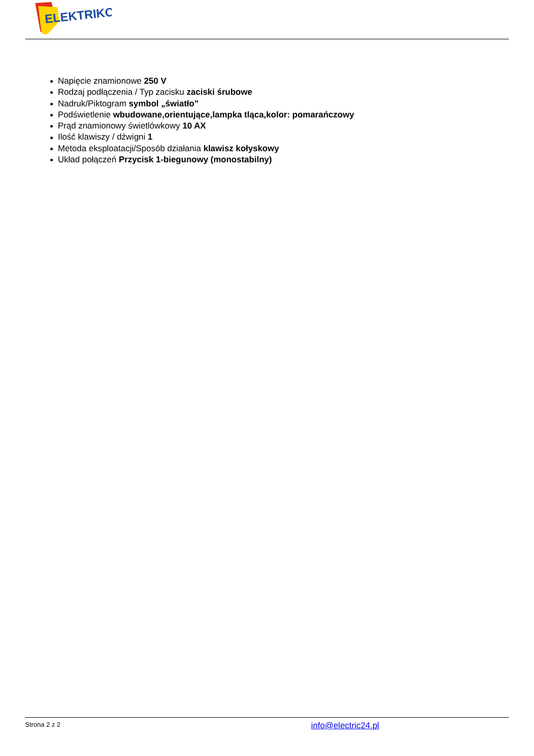ELEKTRIKO
Napięcie znamionowe 250 V
Rodzaj podłączenia / Typ zacisku zaciski śrubowe
Nadruk/Piktogram symbol „światło”
Podświetlenie wbudowane,orientujące,lampka tląca,kolor: pomarańczowy
Prąd znamionowy świetlówkowy 10 AX
Ilość klawiszy / dźwigni 1
Metoda eksploatacji/Sposób działania klawisz kołyskowy
Układ połączeń Przycisk 1-biegunowy (monostabilny)
Strona 2 z 2 info@electric24.pl